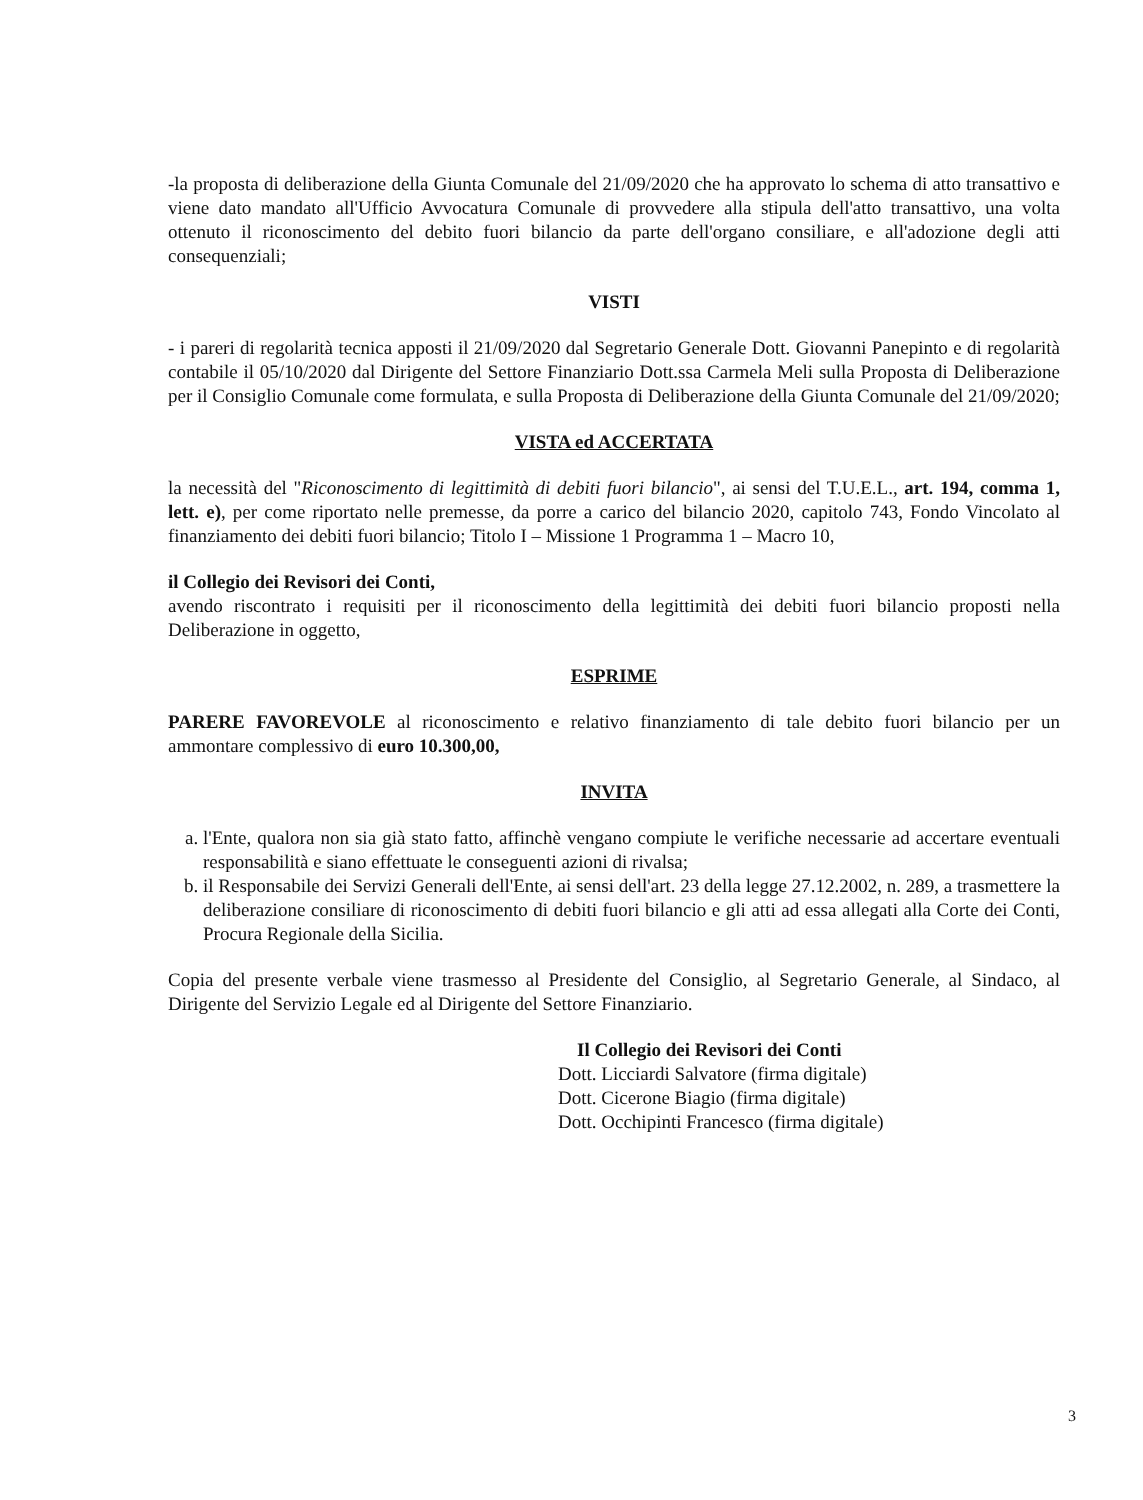-la proposta di deliberazione della Giunta Comunale del 21/09/2020 che ha approvato lo schema di atto transattivo e viene dato mandato all'Ufficio Avvocatura Comunale di provvedere alla stipula dell'atto transattivo, una volta ottenuto il riconoscimento del debito fuori bilancio da parte dell'organo consiliare, e all'adozione degli atti consequenziali;
VISTI
- i pareri di regolarità tecnica apposti il 21/09/2020 dal Segretario Generale Dott. Giovanni Panepinto e di regolarità contabile il 05/10/2020 dal Dirigente del Settore Finanziario Dott.ssa Carmela Meli sulla Proposta di Deliberazione per il Consiglio Comunale come formulata, e sulla Proposta di Deliberazione della Giunta Comunale del 21/09/2020;
VISTA ed ACCERTATA
la necessità del "Riconoscimento di legittimità di debiti fuori bilancio", ai sensi del T.U.E.L., art. 194, comma 1, lett. e), per come riportato nelle premesse, da porre a carico del bilancio 2020, capitolo 743, Fondo Vincolato al finanziamento dei debiti fuori bilancio; Titolo I – Missione 1 Programma 1 – Macro 10,
il Collegio dei Revisori dei Conti,
avendo riscontrato i requisiti per il riconoscimento della legittimità dei debiti fuori bilancio proposti nella Deliberazione in oggetto,
ESPRIME
PARERE FAVOREVOLE al riconoscimento e relativo finanziamento di tale debito fuori bilancio per un ammontare complessivo di euro 10.300,00,
INVITA
a. l'Ente, qualora non sia già stato fatto, affinchè vengano compiute le verifiche necessarie ad accertare eventuali responsabilità e siano effettuate le conseguenti azioni di rivalsa;
b. il Responsabile dei Servizi Generali dell'Ente, ai sensi dell'art. 23 della legge 27.12.2002, n. 289, a trasmettere la deliberazione consiliare di riconoscimento di debiti fuori bilancio e gli atti ad essa allegati alla Corte dei Conti, Procura Regionale della Sicilia.
Copia del presente verbale viene trasmesso al Presidente del Consiglio, al Segretario Generale, al Sindaco, al Dirigente del Servizio Legale ed al Dirigente del Settore Finanziario.
Il Collegio dei Revisori dei Conti
Dott. Licciardi Salvatore (firma digitale)
Dott. Cicerone Biagio (firma digitale)
Dott. Occhipinti Francesco (firma digitale)
3